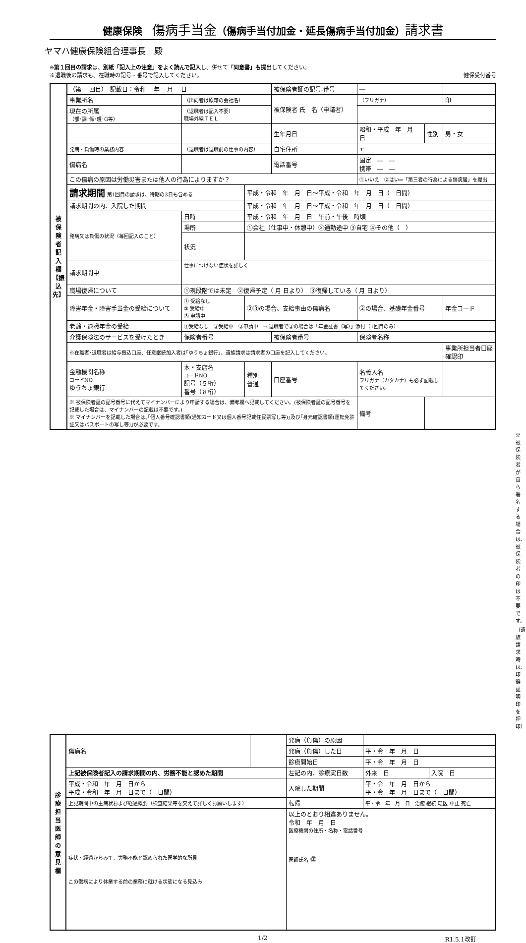健康保険　傷病手当金（傷病手当付加金・延長傷病手当付加金）請求書
ヤマハ健康保険組合理事長　殿
※第１回目の請求は、別紙「記入上の注意」をよく読んで記入し、併せて「同意書」も提出してください。
※退職後の請求も、在職時の記号・番号で記入してください。 健保受付番号
| 被 保 険 者 記 入 欄 【振 込 先】 | （第 回目） 記載日：令和 年 月 日 | | | 被保険者証の記号-番号 | ― | | | |
| | 事業所名 | （出向者は原籍の会社名） | | 被保険者 氏 名（申請者） | （フリガナ） | | | 印 |
| | 現在の所属 （部･課･係･班･G等） | （退職者は記入不要） 職場外線ＴＥＬ | | | | | | |
| | | | | 生年月日 | 昭和・平成 年 月 日 | | 性別 | 男・女 |
| | 発病・負傷時の業務内容 | （退職者は退職前の仕事の内容） | | 自宅住所 | 〒 | | | |
| | 傷病名 | | | 電話番号 | 固定 ― ― 携帯 ― ― | | | |
| | この傷病の原因は労働災害または他人の行為によりますか？ | | | | ①いいえ ②はい⇒「第三者の行為による傷病届」を提出 | | | |
| | 請求期間 第1回目の請求は、待期の3日も含める | | 平成・令和 年 月 日～平成・令和 年 月 日（ 日間） | | | | | |
| | 請求期間の内、入院した期間 | | 平成・令和 年 月 日～平成・令和 年 月 日（ 日間） | | | | | |
| | 発病又は負傷の状況（毎回記入のこと） | 日時 | 平成・令和 年 月 日 午前・午後 時頃 | | | | | |
| | | 場所 | ①会社（仕事中・休憩中）②通勤途中 ③自宅 ④その他（ ） | | | | | |
| | | 状況 | | | | | | |
| | 請求期間中 | 仕事につけない症状を詳しく | | | | | | |
| | 職場復帰について | ①現段階では未定 ②復帰予定（ 月 日より） ③復帰している（ 月 日より） | | | | | | |
| | 障害年金・障害手当金の受給について | ① 受給なし ② 受給中 ③ 申請中 | ②③の場合、支給事由の傷病名 | | ②の場合、基礎年金番号 | | | 年金コード |
| | 老齢・退職年金の受給 | ①受給なし ②受給中 ③申請中 ⇒ 退職者で②の場合は「年金証書（写）」添付（1回目のみ） | | | | | | |
| | 介護保険法のサービスを受けたとき | 保険者番号 | | 被保険者番号 | | 保険者名称 | | |
| | ※在職者･退職者は給与振込口座、任意継続加入者は｢ゆうちょ銀行｣、遺族請求は請求者の口座を記入してください。 | | | | | | | 事業所担当者口座確認印 |
| | 金融機関名称 コードNO ゆうちょ銀行 | 本・支店名 コードNO 記号（５桁） 番号（８桁） | 種別 普通 | 口座番号 | | 名義人名 フリガナ（カタカナ）も必ず記載してください。 | | |
| | ※ 被保険者証の記号番号に代えてマイナンバーにより申請する場合は、備考欄へ記載してください。(被保険者証の記号番号を記載した場合は、マイナンバーの記載は不要です。) ※ マイナンバーを記載した場合は､｢個人番号確認書類(通知カード又は個人番号記載住民票写し等)｣及び｢身元確認書類(運転免許証又はパスポートの写し等)｣が必要です。 | | | | | 備考 | | |
※被保険者が自ら署名する場合は、被保険者の印は不要です。（遺族請求時は、印鑑証明印を押印）
| 診 療 担 当 医 師 の 意 見 欄 | 傷病名 | | 発病（負傷）の原因 | | |
| | | | 発病（負傷）した日 | 平・令 年 月 日 | |
| | | | 診療開始日 | 平・令 年 月 日 | |
| | 上記被保険者記入の請求期間の内、労務不能と認めた期間 | | 左記の内、診療実日数 | 外来 日 | 入院 日 |
| | 平成・令和 年 月 日から 平成・令和 年 月 日まで（ 日間） | | 入院した期間 | 平・令 年 月 日から 平・令 年 月 日まで（ 日間） | |
| | 上記期間中の主病状および経過概要（検査結果等を交えて詳しくお願いします） | | 転帰 | 平・令 年 月 日 治癒 継続 転医 中止 死亡 | |
| | 症状・経過からみて、労務不能と認められた医学的な所見 この傷病により休業する前の業務に就ける状態になる見込み | | 以上のとおり相違ありません。 令和 年 月 日 医療機関の住所・名称・電話番号 医師氏名 ㊞ | | |
1/2 R1.5.1改訂